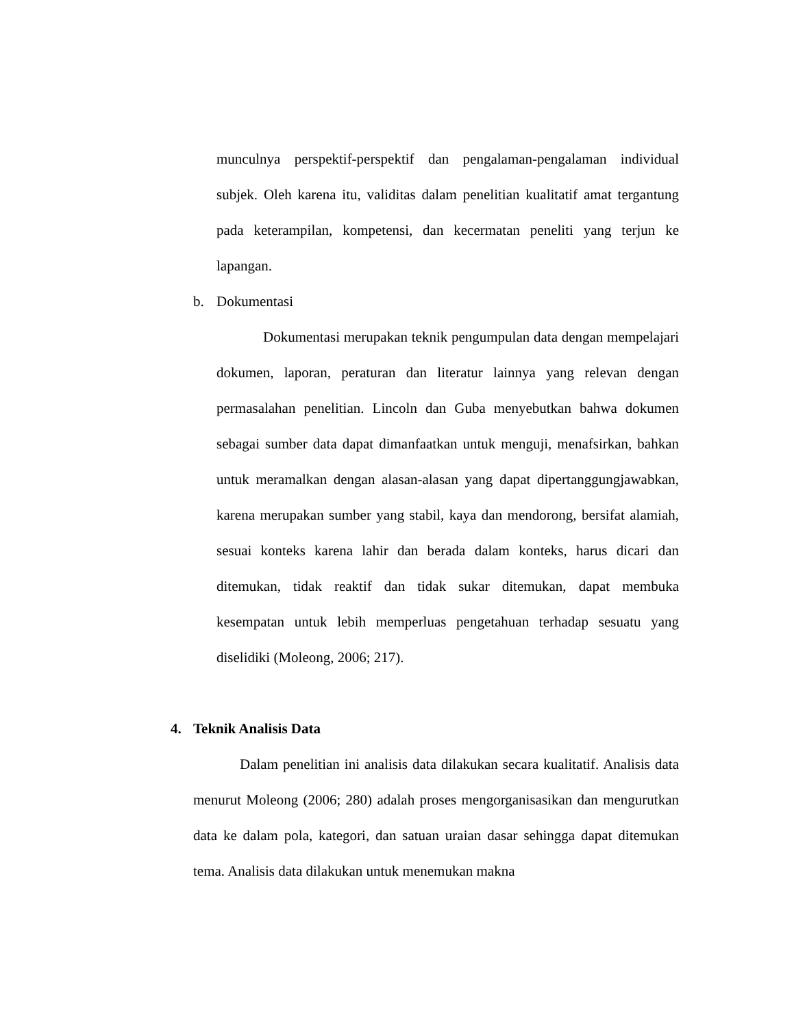munculnya perspektif-perspektif dan pengalaman-pengalaman individual subjek. Oleh karena itu, validitas dalam penelitian kualitatif amat tergantung pada keterampilan, kompetensi, dan kecermatan peneliti yang terjun ke lapangan.
b. Dokumentasi
Dokumentasi merupakan teknik pengumpulan data dengan mempelajari dokumen, laporan, peraturan dan literatur lainnya yang relevan dengan permasalahan penelitian. Lincoln dan Guba menyebutkan bahwa dokumen sebagai sumber data dapat dimanfaatkan untuk menguji, menafsirkan, bahkan untuk meramalkan dengan alasan-alasan yang dapat dipertanggungjawabkan, karena merupakan sumber yang stabil, kaya dan mendorong, bersifat alamiah, sesuai konteks karena lahir dan berada dalam konteks, harus dicari dan ditemukan, tidak reaktif dan tidak sukar ditemukan, dapat membuka kesempatan untuk lebih memperluas pengetahuan terhadap sesuatu yang diselidiki (Moleong, 2006; 217).
4. Teknik Analisis Data
Dalam penelitian ini analisis data dilakukan secara kualitatif. Analisis data menurut Moleong (2006; 280) adalah proses mengorganisasikan dan mengurutkan data ke dalam pola, kategori, dan satuan uraian dasar sehingga dapat ditemukan tema. Analisis data dilakukan untuk menemukan makna